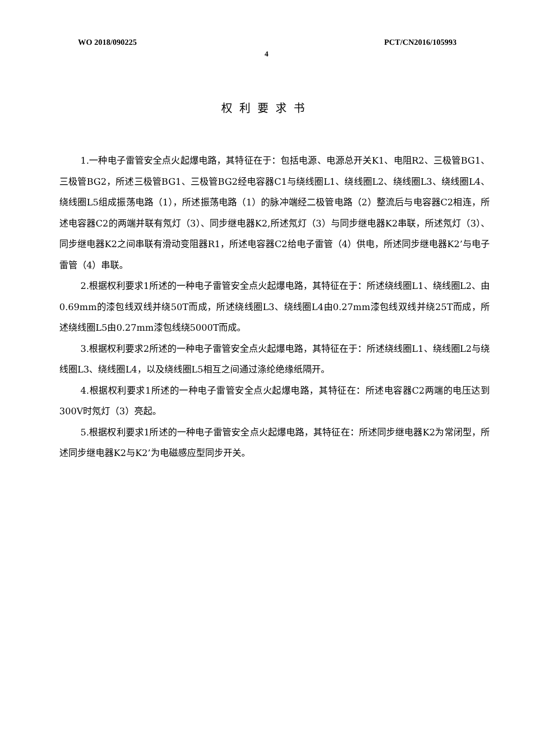WO 2018/090225 PCT/CN2016/105993
4
权利要求书
1.一种电子雷管安全点火起爆电路，其特征在于：包括电源、电源总开关K1、电阻R2、三极管BG1、三极管BG2，所述三极管BG1、三极管BG2经电容器C1与绕线圈L1、绕线圈L2、绕线圈L3、绕线圈L4、绕线圈L5组成振荡电路（1），所述振荡电路（1）的脉冲端经二极管电路（2）整流后与电容器C2相连，所述电容器C2的两端并联有氖灯（3）、同步继电器K2,所述氖灯（3）与同步继电器K2串联，所述氖灯（3）、同步继电器K2之间串联有滑动变阻器R1，所述电容器C2给电子雷管（4）供电，所述同步继电器K2’与电子雷管（4）串联。
2.根据权利要求1所述的一种电子雷管安全点火起爆电路，其特征在于：所述绕线圈L1、绕线圈L2、由0.69mm的漆包线双线并绕50T而成，所述绕线圈L3、绕线圈L4由0.27mm漆包线双线并绕25T而成，所述绕线圈L5由0.27mm漆包线绕5000T而成。
3.根据权利要求2所述的一种电子雷管安全点火起爆电路，其特征在于：所述绕线圈L1、绕线圈L2与绕线圈L3、绕线圈L4，以及绕线圈L5相互之间通过涤纶绝缘纸隔开。
4.根据权利要求1所述的一种电子雷管安全点火起爆电路，其特征在：所述电容器C2两端的电压达到300V时氖灯（3）亮起。
5.根据权利要求1所述的一种电子雷管安全点火起爆电路，其特征在：所述同步继电器K2为常闭型，所述同步继电器K2与K2’为电磁感应型同步开关。